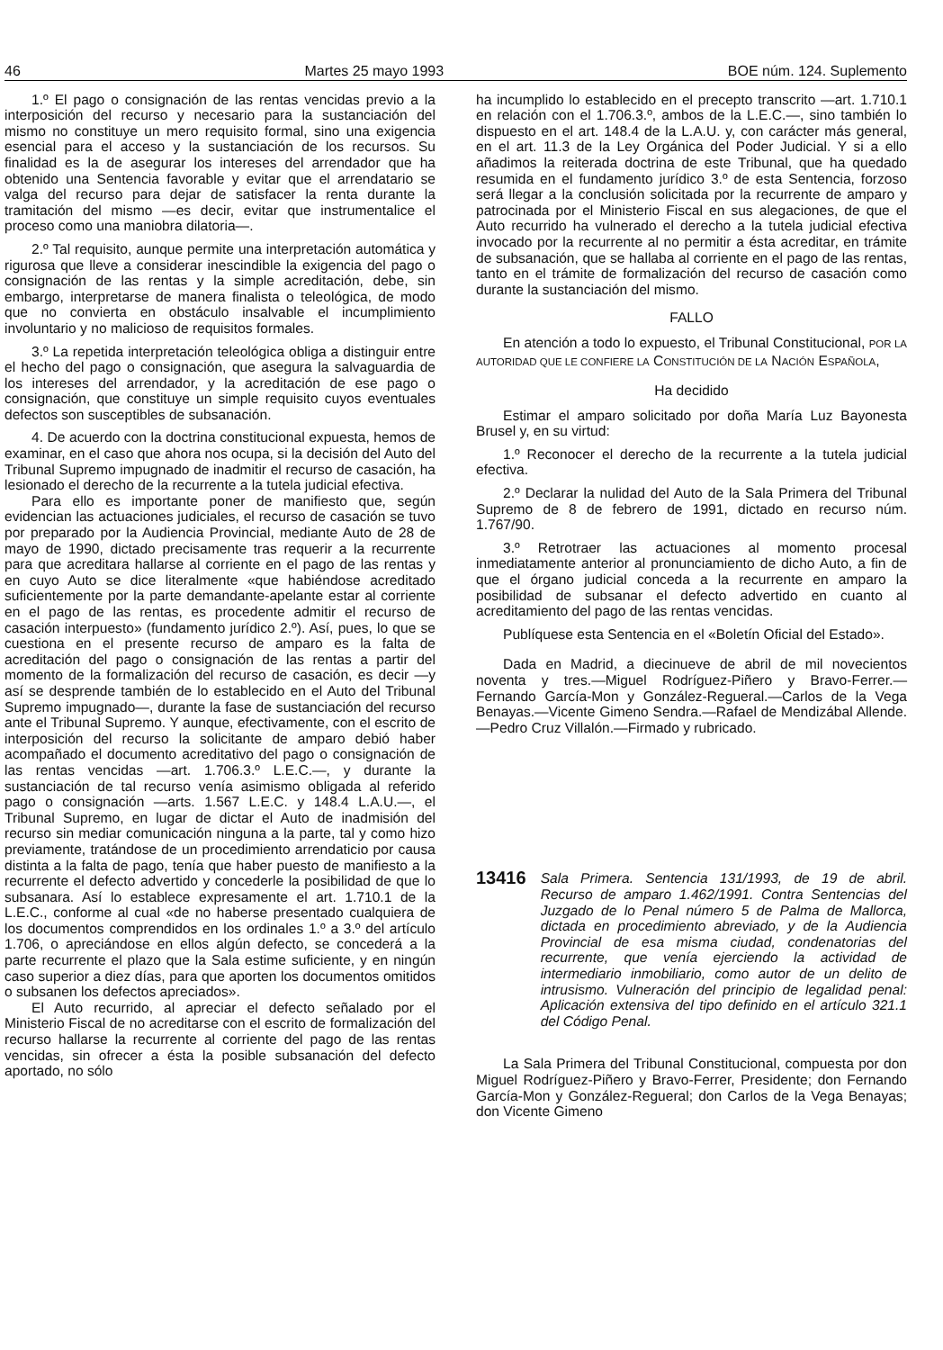46 Martes 25 mayo 1993 BOE núm. 124. Suplemento
1.º El pago o consignación de las rentas vencidas previo a la interposición del recurso y necesario para la sustanciación del mismo no constituye un mero requisito formal, sino una exigencia esencial para el acceso y la sustanciación de los recursos. Su finalidad es la de asegurar los intereses del arrendador que ha obtenido una Sentencia favorable y evitar que el arrendatario se valga del recurso para dejar de satisfacer la renta durante la tramitación del mismo —es decir, evitar que instrumentalice el proceso como una maniobra dilatoria—.
2.º Tal requisito, aunque permite una interpretación automática y rigurosa que lleve a considerar inescindible la exigencia del pago o consignación de las rentas y la simple acreditación, debe, sin embargo, interpretarse de manera finalista o teleológica, de modo que no convierta en obstáculo insalvable el incumplimiento involuntario y no malicioso de requisitos formales.
3.º La repetida interpretación teleológica obliga a distinguir entre el hecho del pago o consignación, que asegura la salvaguardia de los intereses del arrendador, y la acreditación de ese pago o consignación, que constituye un simple requisito cuyos eventuales defectos son susceptibles de subsanación.
4. De acuerdo con la doctrina constitucional expuesta, hemos de examinar, en el caso que ahora nos ocupa, si la decisión del Auto del Tribunal Supremo impugnado de inadmitir el recurso de casación, ha lesionado el derecho de la recurrente a la tutela judicial efectiva.
Para ello es importante poner de manifiesto que, según evidencian las actuaciones judiciales, el recurso de casación se tuvo por preparado por la Audiencia Provincial, mediante Auto de 28 de mayo de 1990, dictado precisamente tras requerir a la recurrente para que acreditara hallarse al corriente en el pago de las rentas y en cuyo Auto se dice literalmente «que habiéndose acreditado suficientemente por la parte demandante-apelante estar al corriente en el pago de las rentas, es procedente admitir el recurso de casación interpuesto» (fundamento jurídico 2.º). Así, pues, lo que se cuestiona en el presente recurso de amparo es la falta de acreditación del pago o consignación de las rentas a partir del momento de la formalización del recurso de casación, es decir —y así se desprende también de lo establecido en el Auto del Tribunal Supremo impugnado—, durante la fase de sustanciación del recurso ante el Tribunal Supremo. Y aunque, efectivamente, con el escrito de interposición del recurso la solicitante de amparo debió haber acompañado el documento acreditativo del pago o consignación de las rentas vencidas —art. 1.706.3.º L.E.C.—, y durante la sustanciación de tal recurso venía asimismo obligada al referido pago o consignación —arts. 1.567 L.E.C. y 148.4 L.A.U.—, el Tribunal Supremo, en lugar de dictar el Auto de inadmisión del recurso sin mediar comunicación ninguna a la parte, tal y como hizo previamente, tratándose de un procedimiento arrendaticio por causa distinta a la falta de pago, tenía que haber puesto de manifiesto a la recurrente el defecto advertido y concederle la posibilidad de que lo subsanara. Así lo establece expresamente el art. 1.710.1 de la L.E.C., conforme al cual «de no haberse presentado cualquiera de los documentos comprendidos en los ordinales 1.º a 3.º del artículo 1.706, o apreciándose en ellos algún defecto, se concederá a la parte recurrente el plazo que la Sala estime suficiente, y en ningún caso superior a diez días, para que aporten los documentos omitidos o subsanen los defectos apreciados».
El Auto recurrido, al apreciar el defecto señalado por el Ministerio Fiscal de no acreditarse con el escrito de formalización del recurso hallarse la recurrente al corriente del pago de las rentas vencidas, sin ofrecer a ésta la posible subsanación del defecto aportado, no sólo
ha incumplido lo establecido en el precepto transcrito —art. 1.710.1 en relación con el 1.706.3.º, ambos de la L.E.C.—, sino también lo dispuesto en el art. 148.4 de la L.A.U. y, con carácter más general, en el art. 11.3 de la Ley Orgánica del Poder Judicial. Y si a ello añadimos la reiterada doctrina de este Tribunal, que ha quedado resumida en el fundamento jurídico 3.º de esta Sentencia, forzoso será llegar a la conclusión solicitada por la recurrente de amparo y patrocinada por el Ministerio Fiscal en sus alegaciones, de que el Auto recurrido ha vulnerado el derecho a la tutela judicial efectiva invocado por la recurrente al no permitir a ésta acreditar, en trámite de subsanación, que se hallaba al corriente en el pago de las rentas, tanto en el trámite de formalización del recurso de casación como durante la sustanciación del mismo.
FALLO
En atención a todo lo expuesto, el Tribunal Constitucional, POR LA AUTORIDAD QUE LE CONFIERE LA CONSTITUCIÓN DE LA NACIÓN ESPAÑOLA,
Ha decidido
Estimar el amparo solicitado por doña María Luz Bayonesta Brusel y, en su virtud:
1.º Reconocer el derecho de la recurrente a la tutela judicial efectiva.
2.º Declarar la nulidad del Auto de la Sala Primera del Tribunal Supremo de 8 de febrero de 1991, dictado en recurso núm. 1.767/90.
3.º Retrotraer las actuaciones al momento procesal inmediatamente anterior al pronunciamiento de dicho Auto, a fin de que el órgano judicial conceda a la recurrente en amparo la posibilidad de subsanar el defecto advertido en cuanto al acreditamiento del pago de las rentas vencidas.
Publíquese esta Sentencia en el «Boletín Oficial del Estado».
Dada en Madrid, a diecinueve de abril de mil novecientos noventa y tres.—Miguel Rodríguez-Piñero y Bravo-Ferrer.—Fernando García-Mon y González-Regueral.—Carlos de la Vega Benayas.—Vicente Gimeno Sendra.—Rafael de Mendizábal Allende.—Pedro Cruz Villalón.—Firmado y rubricado.
13416 Sala Primera. Sentencia 131/1993, de 19 de abril. Recurso de amparo 1.462/1991. Contra Sentencias del Juzgado de lo Penal número 5 de Palma de Mallorca, dictada en procedimiento abreviado, y de la Audiencia Provincial de esa misma ciudad, condenatorias del recurrente, que venía ejerciendo la actividad de intermediario inmobiliario, como autor de un delito de intrusismo. Vulneración del principio de legalidad penal: Aplicación extensiva del tipo definido en el artículo 321.1 del Código Penal.
La Sala Primera del Tribunal Constitucional, compuesta por don Miguel Rodríguez-Piñero y Bravo-Ferrer, Presidente; don Fernando García-Mon y González-Regueral; don Carlos de la Vega Benayas; don Vicente Gimeno